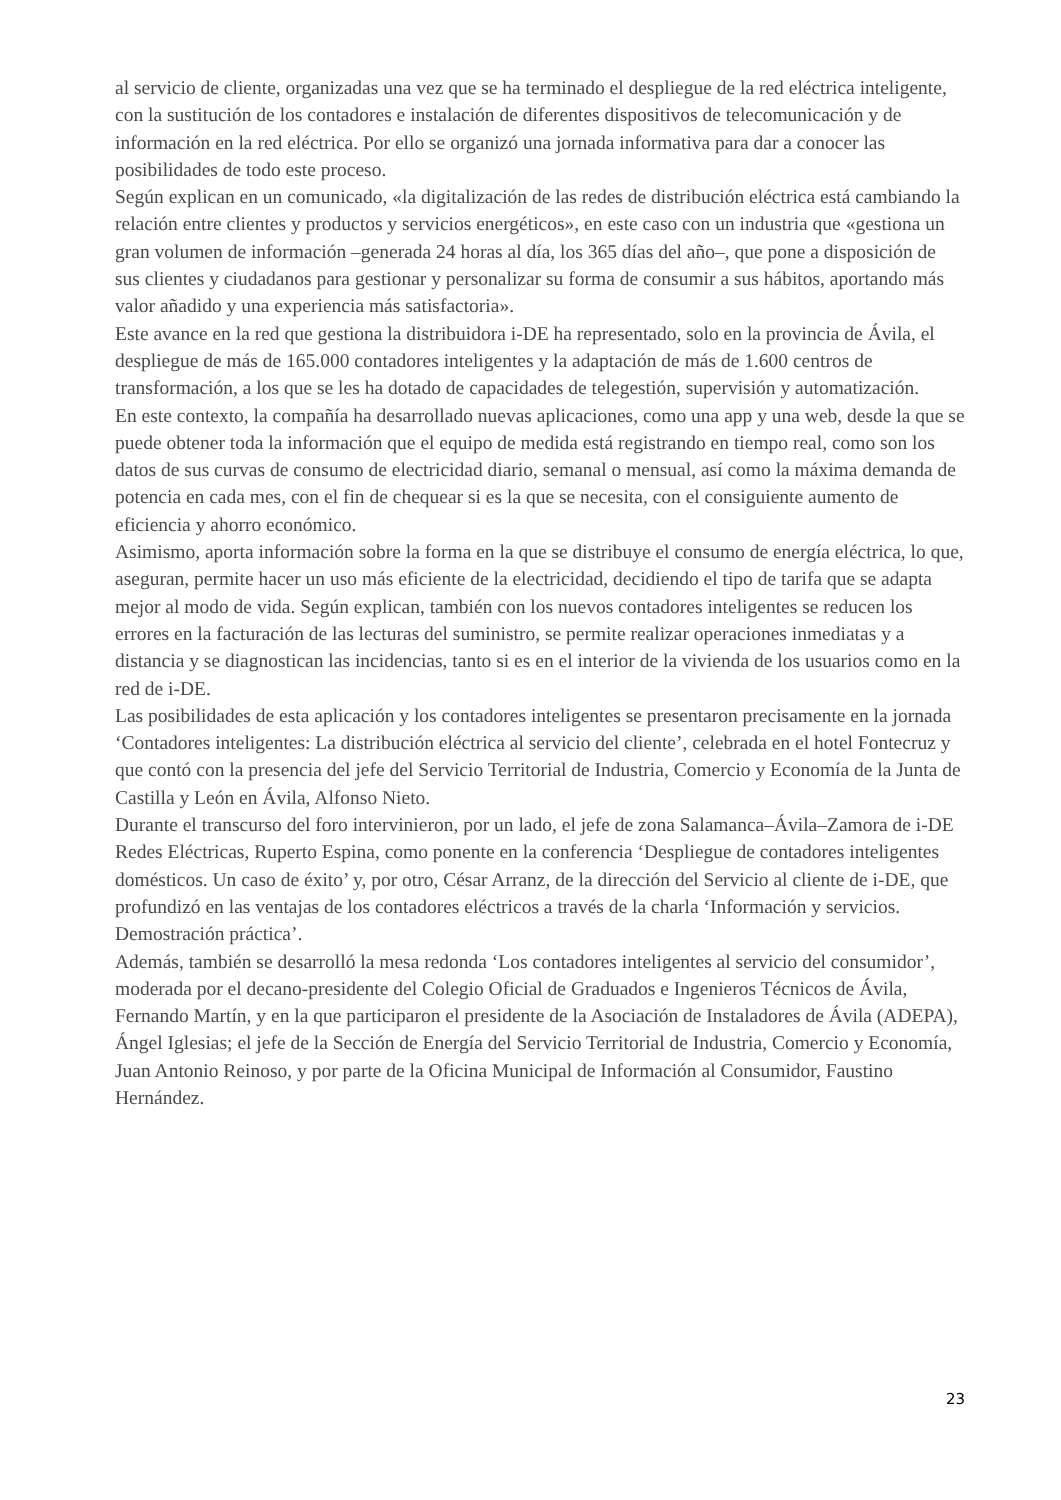al servicio de cliente, organizadas una vez que se ha terminado el despliegue de la red eléctrica inteligente, con la sustitución de los contadores e instalación de diferentes dispositivos de telecomunicación y de información en la red eléctrica. Por ello se organizó una jornada informativa para dar a conocer las posibilidades de todo este proceso.
Según explican en un comunicado, «la digitalización de las redes de distribución eléctrica está cambiando la relación entre clientes y productos y servicios energéticos», en este caso con un industria que «gestiona un gran volumen de información –generada 24 horas al día, los 365 días del año–, que pone a disposición de sus clientes y ciudadanos para gestionar y personalizar su forma de consumir a sus hábitos, aportando más valor añadido y una experiencia más satisfactoria».
Este avance en la red que gestiona la distribuidora i-DE ha representado, solo en la provincia de Ávila, el despliegue de más de 165.000 contadores inteligentes y la adaptación de más de 1.600 centros de transformación, a los que se les ha dotado de capacidades de telegestión, supervisión y automatización.
En este contexto, la compañía ha desarrollado nuevas aplicaciones, como una app y una web, desde la que se puede obtener toda la información que el equipo de medida está registrando en tiempo real, como son los datos de sus curvas de consumo de electricidad diario, semanal o mensual, así como la máxima demanda de potencia en cada mes, con el fin de chequear si es la que se necesita, con el consiguiente aumento de eficiencia y ahorro económico.
Asimismo, aporta información sobre la forma en la que se distribuye el consumo de energía eléctrica, lo que, aseguran, permite hacer un uso más eficiente de la electricidad, decidiendo el tipo de tarifa que se adapta mejor al modo de vida. Según explican, también con los nuevos contadores inteligentes se reducen los errores en la facturación de las lecturas del suministro, se permite realizar operaciones inmediatas y a distancia y se diagnostican las incidencias, tanto si es en el interior de la vivienda de los usuarios como en la red de i-DE.
Las posibilidades de esta aplicación y los contadores inteligentes se presentaron precisamente en la jornada ‘Contadores inteligentes: La distribución eléctrica al servicio del cliente’, celebrada en el hotel Fontecruz y que contó con la presencia del jefe del Servicio Territorial de Industria, Comercio y Economía de la Junta de Castilla y León en Ávila, Alfonso Nieto.
Durante el transcurso del foro intervinieron, por un lado, el jefe de zona Salamanca–Ávila–Zamora de i-DE Redes Eléctricas, Ruperto Espina, como ponente en la conferencia ‘Despliegue de contadores inteligentes domésticos. Un caso de éxito’ y, por otro, César Arranz, de la dirección del Servicio al cliente de i-DE, que profundizó en las ventajas de los contadores eléctricos a través de la charla ‘Información y servicios. Demostración práctica’.
Además, también se desarrolló la mesa redonda ‘Los contadores inteligentes al servicio del consumidor’, moderada por el decano-presidente del Colegio Oficial de Graduados e Ingenieros Técnicos de Ávila, Fernando Martín, y en la que participaron el presidente de la Asociación de Instaladores de Ávila (ADEPA), Ángel Iglesias; el jefe de la Sección de Energía del Servicio Territorial de Industria, Comercio y Economía, Juan Antonio Reinoso, y por parte de la Oficina Municipal de Información al Consumidor, Faustino Hernández.
23